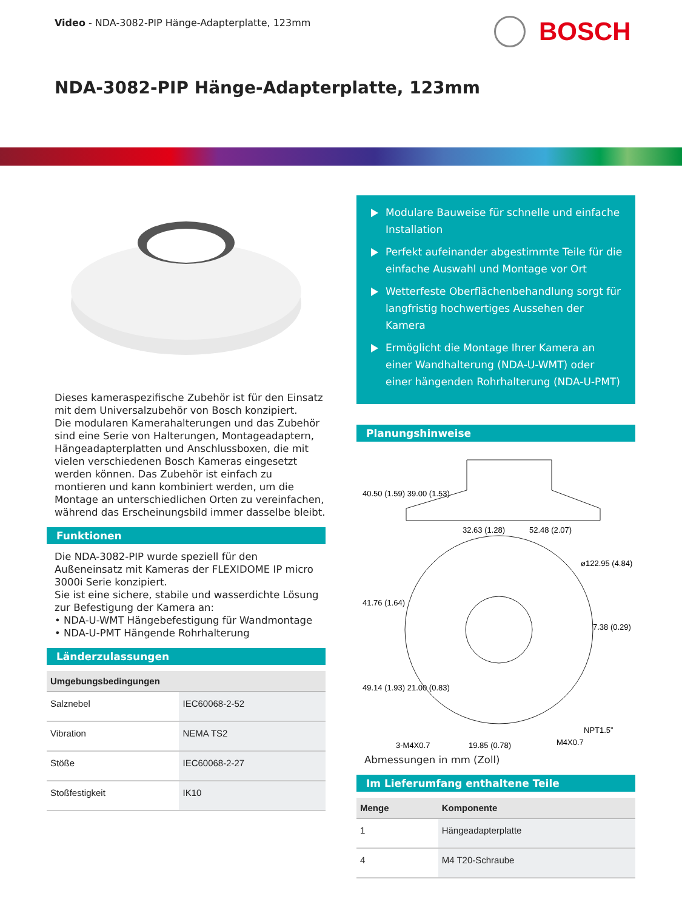Video - NDA-3082-PIP Hänge-Adapterplatte, 123mm
BOSCH
NDA-3082-PIP Hänge-Adapterplatte, 123mm
Dieses kameraspezifische Zubehör ist für den Einsatz mit dem Universalzubehör von Bosch konzipiert.
Die modularen Kamerahalterungen und das Zubehör sind eine Serie von Halterungen, Montageadaptern, Hängeadapterplatten und Anschlussboxen, die mit vielen verschiedenen Bosch Kameras eingesetzt werden können. Das Zubehör ist einfach zu montieren und kann kombiniert werden, um die Montage an unterschiedlichen Orten zu vereinfachen, während das Erscheinungsbild immer dasselbe bleibt.
Funktionen
Die NDA-3082-PIP wurde speziell für den Außeneinsatz mit Kameras der FLEXIDOME IP micro 3000i Serie konzipiert.
Sie ist eine sichere, stabile und wasserdichte Lösung zur Befestigung der Kamera an:
• NDA-U-WMT Hängebefestigung für Wandmontage
• NDA-U-PMT Hängende Rohrhalterung
Länderzulassungen
| Umgebungsbedingungen | |
| --- | --- |
| Salznebel | IEC60068-2-52 |
| Vibration | NEMA TS2 |
| Stöße | IEC60068-2-27 |
| Stoßfestigkeit | IK10 |
Modulare Bauweise für schnelle und einfache Installation
Perfekt aufeinander abgestimmte Teile für die einfache Auswahl und Montage vor Ort
Wetterfeste Oberflächenbehandlung sorgt für langfristig hochwertiges Aussehen der Kamera
Ermöglicht die Montage Ihrer Kamera an einer Wandhalterung (NDA-U-WMT) oder einer hängenden Rohrhalterung (NDA-U-PMT)
Planungshinweise
40.50 (1.59) 39.00 (1.53)
32.63 (1.28)
52.48 (2.07)
ø122.95 (4.84)
41.76 (1.64)
7.38 (0.29)
49.14 (1.93) 21.00 (0.83)
NPT1.5”
M4X0.7
3-M4X0.7
19.85 (0.78)
Abmessungen in mm (Zoll)
Im Lieferumfang enthaltene Teile
| Menge | Komponente |
| --- | --- |
| 1 | Hängeadapterplatte |
| 4 | M4 T20-Schraube |